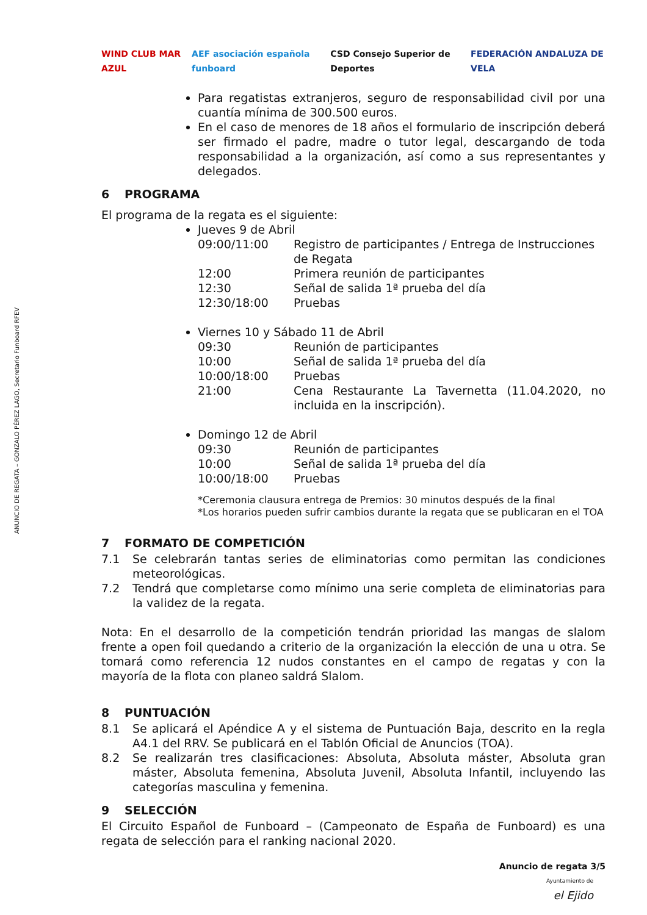ANUNCIO DE REGATA – GONZALO PÉREZ LAGO, Secretario Funboard RFEV
WIND CLUB MAR AZUL AEF asociación española funboard CSD Consejo Superior de Deportes FEDERACIÓN ANDALUZA DE VELA
Para regatistas extranjeros, seguro de responsabilidad civil por una cuantía mínima de 300.500 euros.
En el caso de menores de 18 años el formulario de inscripción deberá ser firmado el padre, madre o tutor legal, descargando de toda responsabilidad a la organización, así como a sus representantes y delegados.
6 PROGRAMA
El programa de la regata es el siguiente:
Jueves 9 de Abril
09:00/11:00 Registro de participantes / Entrega de Instrucciones de Regata
12:00 Primera reunión de participantes
12:30 Señal de salida 1ª prueba del día
12:30/18:00 Pruebas
Viernes 10 y Sábado 11 de Abril
09:30 Reunión de participantes
10:00 Señal de salida 1ª prueba del día
10:00/18:00 Pruebas
21:00 Cena Restaurante La Tavernetta (11.04.2020, no incluida en la inscripción).
Domingo 12 de Abril
09:30 Reunión de participantes
10:00 Señal de salida 1ª prueba del día
10:00/18:00 Pruebas
*Ceremonia clausura entrega de Premios: 30 minutos después de la final
*Los horarios pueden sufrir cambios durante la regata que se publicaran en el TOA
7 FORMATO DE COMPETICIÓN
7.1 Se celebrarán tantas series de eliminatorias como permitan las condiciones meteorológicas.
7.2 Tendrá que completarse como mínimo una serie completa de eliminatorias para la validez de la regata.
Nota: En el desarrollo de la competición tendrán prioridad las mangas de slalom frente a open foil quedando a criterio de la organización la elección de una u otra. Se tomará como referencia 12 nudos constantes en el campo de regatas y con la mayoría de la flota con planeo saldrá Slalom.
8 PUNTUACIÓN
8.1 Se aplicará el Apéndice A y el sistema de Puntuación Baja, descrito en la regla A4.1 del RRV. Se publicará en el Tablón Oficial de Anuncios (TOA).
8.2 Se realizarán tres clasificaciones: Absoluta, Absoluta máster, Absoluta gran máster, Absoluta femenina, Absoluta Juvenil, Absoluta Infantil, incluyendo las categorías masculina y femenina.
9 SELECCIÓN
El Circuito Español de Funboard – (Campeonato de España de Funboard) es una regata de selección para el ranking nacional 2020.
Anuncio de regata 3/5
Ayuntamiento de
el Ejido